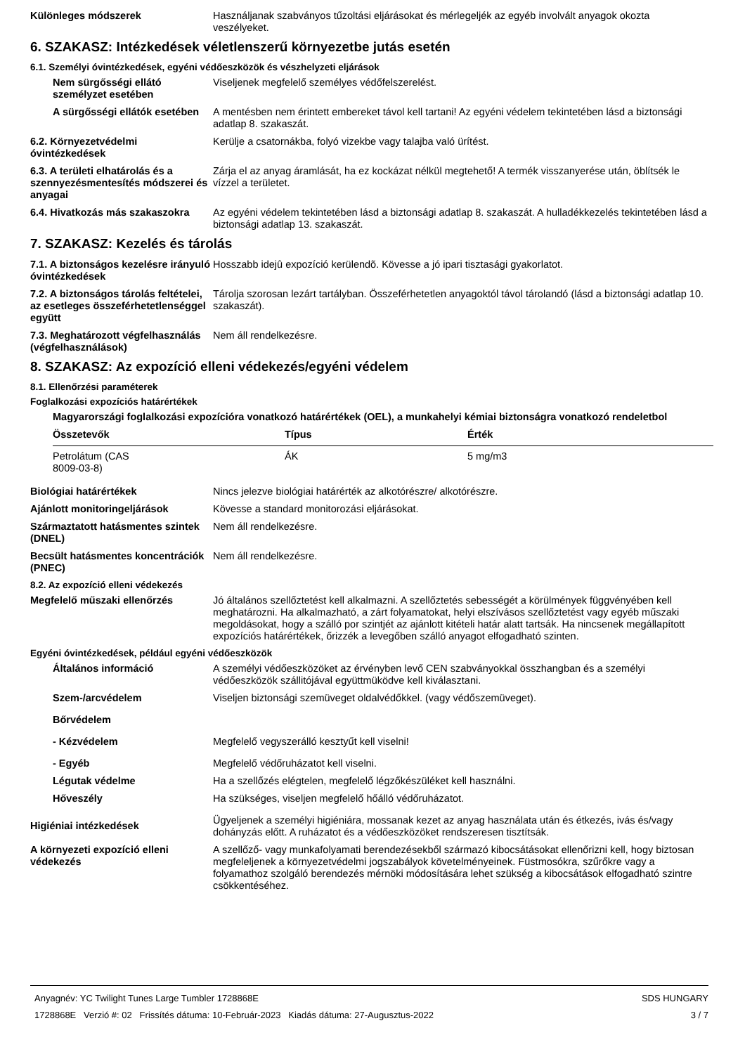Különleges módszerek Használjanak szabványos tűzoltási eljárásokat és mérlegeljék az egyéb involvált anyagok okozta veszélyeket.
6. SZAKASZ: Intézkedések véletlenszerű környezetbe jutás esetén
6.1. Személyi óvintézkedések, egyéni védőeszközök és vészhelyzeti eljárások
Nem sürgősségi ellátó személyzet esetében
Viseljenek megfelelő személyes védőfelszerelést.
A sürgősségi ellátók esetében
A mentésben nem érintett embereket távol kell tartani! Az egyéni védelem tekintetében lásd a biztonsági adatlap 8. szakaszát.
6.2. Környezetvédelmi óvintézkedések
Kerülje a csatornákba, folyó vizekbe vagy talajba való ürítést.
6.3. A területi elhatárolás és a szennyezésmentesítés módszerei és anyagai
Zárja el az anyag áramlását, ha ez kockázat nélkül megtehető! A termék visszanyerése után, öblítsék le vízzel a területet.
6.4. Hivatkozás más szakaszokra
Az egyéni védelem tekintetében lásd a biztonsági adatlap 8. szakaszát. A hulladékkezelés tekintetében lásd a biztonsági adatlap 13. szakaszát.
7. SZAKASZ: Kezelés és tárolás
7.1. A biztonságos kezelésre irányuló óvintézkedések
Hosszabb idejû expozíció kerülendõ. Kövesse a jó ipari tisztasági gyakorlatot.
7.2. A biztonságos tárolás feltételei, az esetleges összeférhetetlenséggel együtt
Tárolja szorosan lezárt tartályban. Összeférhetetlen anyagoktól távol tárolandó (lásd a biztonsági adatlap 10. szakaszát).
7.3. Meghatározott végfelhasználás (végfelhasználások)
Nem áll rendelkezésre.
8. SZAKASZ: Az expozíció elleni védekezés/egyéni védelem
8.1. Ellenőrzési paraméterek
Foglalkozási expozíciós határértékek
Magyarországi foglalkozási expozícióra vonatkozó határértékek (OEL), a munkahelyi kémiai biztonságra vonatkozó rendeletbol
| Összetevők | Típus | Érték |
| --- | --- | --- |
| Petrolátum (CAS 8009-03-8) | ÁK | 5 mg/m3 |
Biológiai határértékek Nincs jelezve biológiai határérték az alkotórészre/ alkotórészre.
Ajánlott monitoringeljárások Kövesse a standard monitorozási eljárásokat.
Származtatott hatásmentes szintek (DNEL)
Nem áll rendelkezésre.
Becsült hatásmentes koncentrációk (PNEC)
Nem áll rendelkezésre.
8.2. Az expozíció elleni védekezés
Megfelelő műszaki ellenőrzés Jó általános szellőztetést kell alkalmazni. A szellőztetés sebességét a körülmények függvényében kell meghatározni. Ha alkalmazható, a zárt folyamatokat, helyi elszívásos szellőztetést vagy egyéb műszaki megoldásokat, hogy a szálló por szintjét az ajánlott kitételi határ alatt tartsák. Ha nincsenek megállapított expozíciós határértékek, őrizzék a levegőben szálló anyagot elfogadható szinten.
Egyéni óvintézkedések, például egyéni védőeszközök
Általános információ A személyi védőeszközöket az érvényben levő CEN szabványokkal összhangban és a személyi védőeszközök szállitójával együttmüködve kell kiválasztani.
Szem-/arcvédelem Viseljen biztonsági szemüveget oldalvédőkkel. (vagy védőszemüveget).
Bőrvédelem
- Kézvédelem Megfelelő vegyszerálló kesztyűt kell viselni!
- Egyéb Megfelelő védőruházatot kell viselni.
Légutak védelme Ha a szellőzés elégtelen, megfelelő légzőkészüléket kell használni.
Hőveszély Ha szükséges, viseljen megfelelő hőálló védőruházatot.
Higiéniai intézkedések
Ügyeljenek a személyi higiéniára, mossanak kezet az anyag használata után és étkezés, ivás és/vagy dohányzás előtt. A ruházatot és a védőeszközöket rendszeresen tisztítsák.
A környezeti expozíció elleni védekezés
A szellőző- vagy munkafolyamati berendezésekből származó kibocsátásokat ellenőrizni kell, hogy biztosan megfeleljenek a környezetvédelmi jogszabályok követelményeinek. Füstmosókra, szűrőkre vagy a folyamathoz szolgáló berendezés mérnöki módosítására lehet szükség a kibocsátások elfogadható szintre csökkentéséhez.
Anyagnév: YC Twilight Tunes Large Tumbler 1728868E
1728868E Verzió #: 02 Frissítés dátuma: 10-Február-2023 Kiadás dátuma: 27-Augusztus-2022
SDS HUNGARY
3 / 7